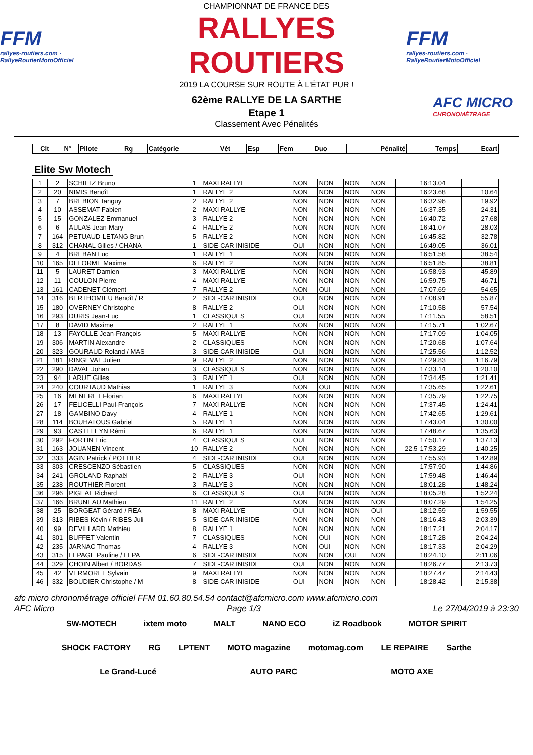FFM
rallyes-routiers.com · RallyeRoutierMotoOfficiel
CHAMPIONNAT DE FRANCE DES
RALLYES ROUTIERS
2019 LA COURSE SUR ROUTE À L'ÉTAT PUR !
FFM
rallyes-routiers.com · RallyeRoutierMotoOfficiel
AFC MICRO
CHRONOMÉTRAGE
62ème RALLYE DE LA SARTHE
Etape 1
Classement Avec Pénalités
| Clt | N° | Pilote | Rg | Catégorie | Vét | Esp | Fem | Duo | Pénalité | Temps | Ecart |
| --- | --- | --- | --- | --- | --- | --- | --- | --- | --- | --- | --- |
Elite Sw Motech
| 1 | 2 | SCHILTZ Bruno | 1 | MAXI RALLYE | NON | NON | NON | NON | | 16:13.04 | |
| 2 | 20 | NIMIS Benoît | 1 | RALLYE 2 | NON | NON | NON | NON | | 16:23.68 | 10.64 |
| 3 | 7 | BREBION Tanguy | 2 | RALLYE 2 | NON | NON | NON | NON | | 16:32.96 | 19.92 |
| 4 | 10 | ASSEMAT Fabien | 2 | MAXI RALLYE | NON | NON | NON | NON | | 16:37.35 | 24.31 |
| 5 | 15 | GONZALEZ Emmanuel | 3 | RALLYE 2 | NON | NON | NON | NON | | 16:40.72 | 27.68 |
| 6 | 6 | AULAS Jean-Mary | 4 | RALLYE 2 | NON | NON | NON | NON | | 16:41.07 | 28.03 |
| 7 | 164 | PETUAUD-LETANG Brun | 5 | RALLYE 2 | NON | NON | NON | NON | | 16:45.82 | 32.78 |
| 8 | 312 | CHANAL Gilles / CHANA | 1 | SIDE-CAR INISIDE | OUI | NON | NON | NON | | 16:49.05 | 36.01 |
| 9 | 4 | BREBAN Luc | 1 | RALLYE 1 | NON | NON | NON | NON | | 16:51.58 | 38.54 |
| 10 | 165 | DELORME Maxime | 6 | RALLYE 2 | NON | NON | NON | NON | | 16:51.85 | 38.81 |
| 11 | 5 | LAURET Damien | 3 | MAXI RALLYE | NON | NON | NON | NON | | 16:58.93 | 45.89 |
| 12 | 11 | COULON Pierre | 4 | MAXI RALLYE | NON | NON | NON | NON | | 16:59.75 | 46.71 |
| 13 | 161 | CADENET Clément | 7 | RALLYE 2 | NON | OUI | NON | NON | | 17:07.69 | 54.65 |
| 14 | 316 | BERTHOMIEU Benoît / R | 2 | SIDE-CAR INISIDE | OUI | NON | NON | NON | | 17:08.91 | 55.87 |
| 15 | 180 | OVERNEY Christophe | 8 | RALLYE 2 | OUI | NON | NON | NON | | 17:10.58 | 57.54 |
| 16 | 293 | DURIS Jean-Luc | 1 | CLASSIQUES | OUI | NON | NON | NON | | 17:11.55 | 58.51 |
| 17 | 8 | DAVID Maxime | 2 | RALLYE 1 | NON | NON | NON | NON | | 17:15.71 | 1:02.67 |
| 18 | 13 | FAYOLLE Jean-François | 5 | MAXI RALLYE | NON | NON | NON | NON | | 17:17.09 | 1:04.05 |
| 19 | 306 | MARTIN Alexandre | 2 | CLASSIQUES | NON | NON | NON | NON | | 17:20.68 | 1:07.64 |
| 20 | 323 | GOURAUD Roland / MAS | 3 | SIDE-CAR INISIDE | OUI | NON | NON | NON | | 17:25.56 | 1:12.52 |
| 21 | 181 | RINGEVAL Julien | 9 | RALLYE 2 | NON | NON | NON | NON | | 17:29.83 | 1:16.79 |
| 22 | 290 | DAVAL Johan | 3 | CLASSIQUES | NON | NON | NON | NON | | 17:33.14 | 1:20.10 |
| 23 | 94 | LARUE Gilles | 3 | RALLYE 1 | OUI | NON | NON | NON | | 17:34.45 | 1:21.41 |
| 24 | 240 | COURTAUD Mathias | 1 | RALLYE 3 | NON | OUI | NON | NON | | 17:35.65 | 1:22.61 |
| 25 | 16 | MENERET Florian | 6 | MAXI RALLYE | NON | NON | NON | NON | | 17:35.79 | 1:22.75 |
| 26 | 17 | FELICELLI Paul-François | 7 | MAXI RALLYE | NON | NON | NON | NON | | 17:37.45 | 1:24.41 |
| 27 | 18 | GAMBINO Davy | 4 | RALLYE 1 | NON | NON | NON | NON | | 17:42.65 | 1:29.61 |
| 28 | 114 | BOUHATOUS Gabriel | 5 | RALLYE 1 | NON | NON | NON | NON | | 17:43.04 | 1:30.00 |
| 29 | 93 | CASTELEYN Rémi | 6 | RALLYE 1 | NON | NON | NON | NON | | 17:48.67 | 1:35.63 |
| 30 | 292 | FORTIN Eric | 4 | CLASSIQUES | OUI | NON | NON | NON | | 17:50.17 | 1:37.13 |
| 31 | 163 | JOUANEN Vincent | 10 | RALLYE 2 | NON | NON | NON | NON | 22.5 | 17:53.29 | 1:40.25 |
| 32 | 333 | AGIN Patrick / POTTIER | 4 | SIDE-CAR INISIDE | OUI | NON | NON | NON | | 17:55.93 | 1:42.89 |
| 33 | 303 | CRESCENZO Sébastien | 5 | CLASSIQUES | NON | NON | NON | NON | | 17:57.90 | 1:44.86 |
| 34 | 241 | GROLAND Raphaël | 2 | RALLYE 3 | OUI | NON | NON | NON | | 17:59.48 | 1:46.44 |
| 35 | 238 | ROUTHIER Florent | 3 | RALLYE 3 | NON | NON | NON | NON | | 18:01.28 | 1:48.24 |
| 36 | 296 | PIGEAT Richard | 6 | CLASSIQUES | OUI | NON | NON | NON | | 18:05.28 | 1:52.24 |
| 37 | 166 | BRUNEAU Mathieu | 11 | RALLYE 2 | NON | NON | NON | NON | | 18:07.29 | 1:54.25 |
| 38 | 25 | BORGEAT Gérard / REA | 8 | MAXI RALLYE | OUI | NON | NON | OUI | | 18:12.59 | 1:59.55 |
| 39 | 313 | RIBES Kévin / RIBES Juli | 5 | SIDE-CAR INISIDE | NON | NON | NON | NON | | 18:16.43 | 2:03.39 |
| 40 | 99 | DEVILLARD Mathieu | 8 | RALLYE 1 | NON | NON | NON | NON | | 18:17.21 | 2:04.17 |
| 41 | 301 | BUFFET Valentin | 7 | CLASSIQUES | NON | OUI | NON | NON | | 18:17.28 | 2:04.24 |
| 42 | 235 | JARNAC Thomas | 4 | RALLYE 3 | NON | OUI | NON | NON | | 18:17.33 | 2:04.29 |
| 43 | 315 | LEPAGE Pauline / LEPA | 6 | SIDE-CAR INISIDE | NON | NON | OUI | NON | | 18:24.10 | 2:11.06 |
| 44 | 329 | CHOIN Albert / BORDAS | 7 | SIDE-CAR INISIDE | OUI | NON | NON | NON | | 18:26.77 | 2:13.73 |
| 45 | 42 | VERMOREL Sylvain | 9 | MAXI RALLYE | NON | NON | NON | NON | | 18:27.47 | 2:14.43 |
| 46 | 332 | BOUDIER Christophe / M | 8 | SIDE-CAR INISIDE | OUI | NON | NON | NON | | 18:28.42 | 2:15.38 |
afc micro chronométrage officiel FFM 01.60.80.54.54 contact@afcmicro.com www.afcmicro.com
AFC Micro Page 1/3 Le 27/04/2019 à 23:30
SW-MOTECH ixtem moto MALT NANO ECO iZ Roadbook MOTOR SPIRIT SHOCK FACTORY RG LPTENT MOTO magazine motomag.com LE REPAIRE Sarthe Le Grand-Lucé AUTO PARC MOTO AXE